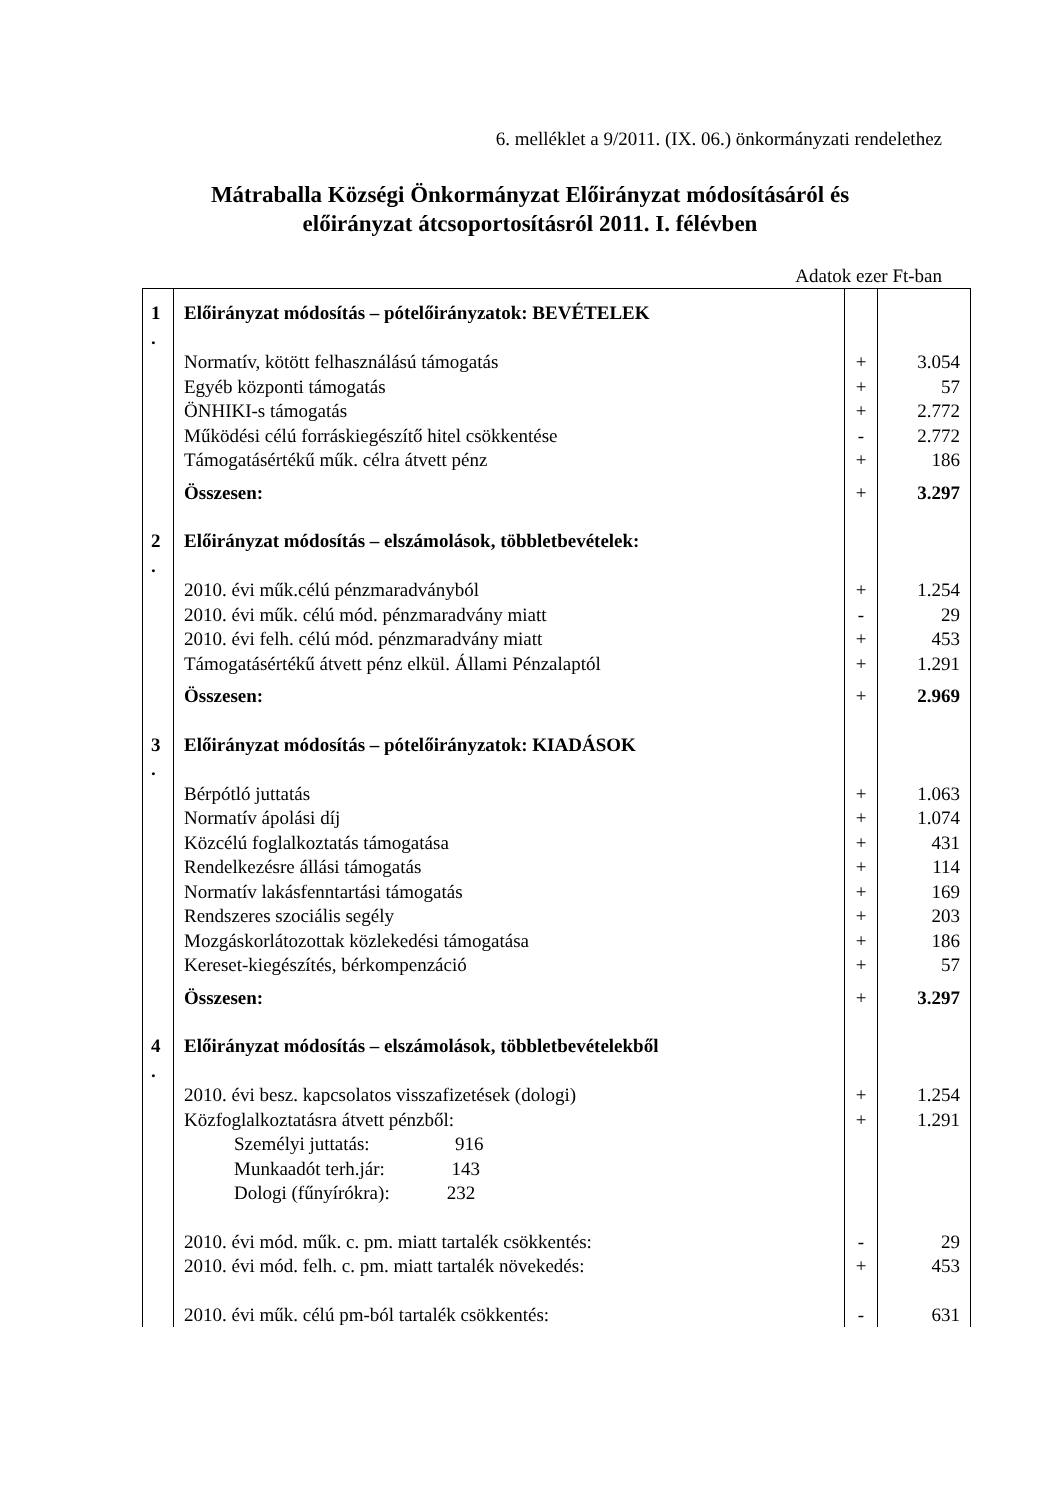6. melléklet a 9/2011. (IX. 06.) önkormányzati rendelethez
Mátraballa Községi Önkormányzat Előirányzat módosításáról és
előirányzat átcsoportosításról 2011. I. félévben
Adatok ezer Ft-ban
| 1 . | Előirányzat módosítás – pótelőirányzatok: BEVÉTELEK | | |
| | Normatív, kötött felhasználású támogatás | + | 3.054 |
| | Egyéb központi támogatás | + | 57 |
| | ÖNHIKI-s támogatás | + | 2.772 |
| | Működési célú forráskiegészítő hitel csökkentése | - | 2.772 |
| | Támogatásértékű műk. célra átvett pénz | + | 186 |
| | Összesen: | + | 3.297 |
| 2 . | Előirányzat módosítás – elszámolások, többletbevételek: | | |
| | 2010. évi műk.célú pénzmaradványból | + | 1.254 |
| | 2010. évi műk. célú mód. pénzmaradvány miatt | - | 29 |
| | 2010. évi felh. célú mód. pénzmaradvány miatt | + | 453 |
| | Támogatásértékű átvett pénz elkül. Állami Pénzalaptól | + | 1.291 |
| | Összesen: | + | 2.969 |
| 3 . | Előirányzat módosítás – pótelőirányzatok: KIADÁSOK | | |
| | Bérpótló juttatás | + | 1.063 |
| | Normatív ápolási díj | + | 1.074 |
| | Közcélú foglalkoztatás támogatása | + | 431 |
| | Rendelkezésre állási támogatás | + | 114 |
| | Normatív lakásfenntartási támogatás | + | 169 |
| | Rendszeres szociális segély | + | 203 |
| | Mozgáskorlátozottak közlekedési támogatása | + | 186 |
| | Kereset-kiegészítés, bérkompenzáció | + | 57 |
| | Összesen: | + | 3.297 |
| 4 . | Előirányzat módosítás – elszámolások, többletbevételekből | | |
| | 2010. évi besz. kapcsolatos visszafizetések (dologi) | + | 1.254 |
| | Közfoglalkoztatásra átvett pénzből: | + | 1.291 |
| | Személyi juttatás: 916 | | |
| | Munkaadót terh.jár: 143 | | |
| | Dologi (fűnyírókra): 232 | | |
| | 2010. évi mód. műk. c. pm. miatt tartalék csökkentés: | - | 29 |
| | 2010. évi mód. felh. c. pm. miatt tartalék növekedés: | + | 453 |
| | 2010. évi műk. célú pm-ból tartalék csökkentés: | - | 631 |